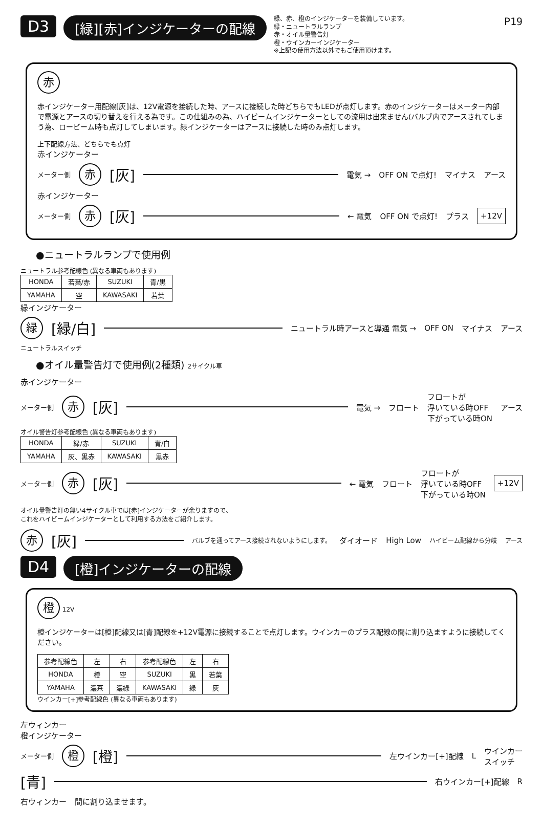D3 [緑][赤]インジケーターの配線
緑、赤、橙のインジケーターを装備しています。
緑・ニュートラルランプ
赤・オイル量警告灯
橙・ウインカーインジケーター
※上記の使用方法以外でもご使用頂けます。
P19
赤
赤インジケーター用配線[灰]は、12V電源を接続した時、アースに接続した時どちらでもLEDが点灯します。赤のインジケーターはメーター内部で電源とアースの切り替えを行える為です。この仕組みの為、ハイビームインジケーターとしての流用は出来ません(バルブ内でアースされてしまう為、ロービーム時も点灯してしまいます。緑インジケーターはアースに接続した時のみ点灯します。
上下配線方法、どちらでも点灯
赤インジケーター
メーター側 赤 [灰] 電気 → OFF ON で点灯! マイナス アース
赤インジケーター
メーター側 赤 [灰] ← 電気 OFF ON で点灯! プラス +12V
●ニュートラルランプで使用例
ニュートラル参考配線色 (異なる車両もあります)
| HONDA | 若葉/赤 | SUZUKI | 青/黒 |
| YAMAHA | 空 | KAWASAKI | 若葉 |
緑インジケーター
緑 [緑/白] ニュートラル時アースと導通 電気 → OFF ON マイナス アース
ニュートラルスイッチ
●オイル量警告灯で使用例(2種類) 2サイクル車
赤インジケーター
メーター側 赤 [灰] 電気 → フロート フロートが
浮いている時OFF
下がっている時ON アース
オイル警告灯参考配線色 (異なる車両もあります)
| HONDA | 緑/赤 | SUZUKI | 青/白 |
| YAMAHA | 灰、黒赤 | KAWASAKI | 黒赤 |
メーター側 赤 [灰] ← 電気 フロート フロートが
浮いている時OFF
下がっている時ON +12V
オイル量警告灯の無い4サイクル車では[赤]インジケーターが余りますので、
これをハイビームインジケーターとして利用する方法をご紹介します。
赤 [灰] バルブを通ってアース接続されないようにします。 ダイオード High Low ハイビーム配線から分岐 アース
D4 [橙]インジケーターの配線
橙 12V
橙インジケーターは[橙]配線又は[青]配線を+12V電源に接続することで点灯します。ウインカーのプラス配線の間に割り込ますように接続してください。
| 参考配線色 | 左 | 右 | 参考配線色 | 左 | 右 |
| --- | --- | --- | --- | --- | --- |
| HONDA | 橙 | 空 | SUZUKI | 黒 | 若葉 |
| YAMAHA | 濃茶 | 濃緑 | KAWASAKI | 緑 | 灰 |
ウインカー[+]参考配線色 (異なる車両もあります)
左ウィンカー
橙インジケーター
メーター側 橙 [橙] 左ウインカー[+]配線 L ウインカー
スイッチ
[青] 右ウインカー[+]配線 R
右ウィンカー 間に割り込ませます。